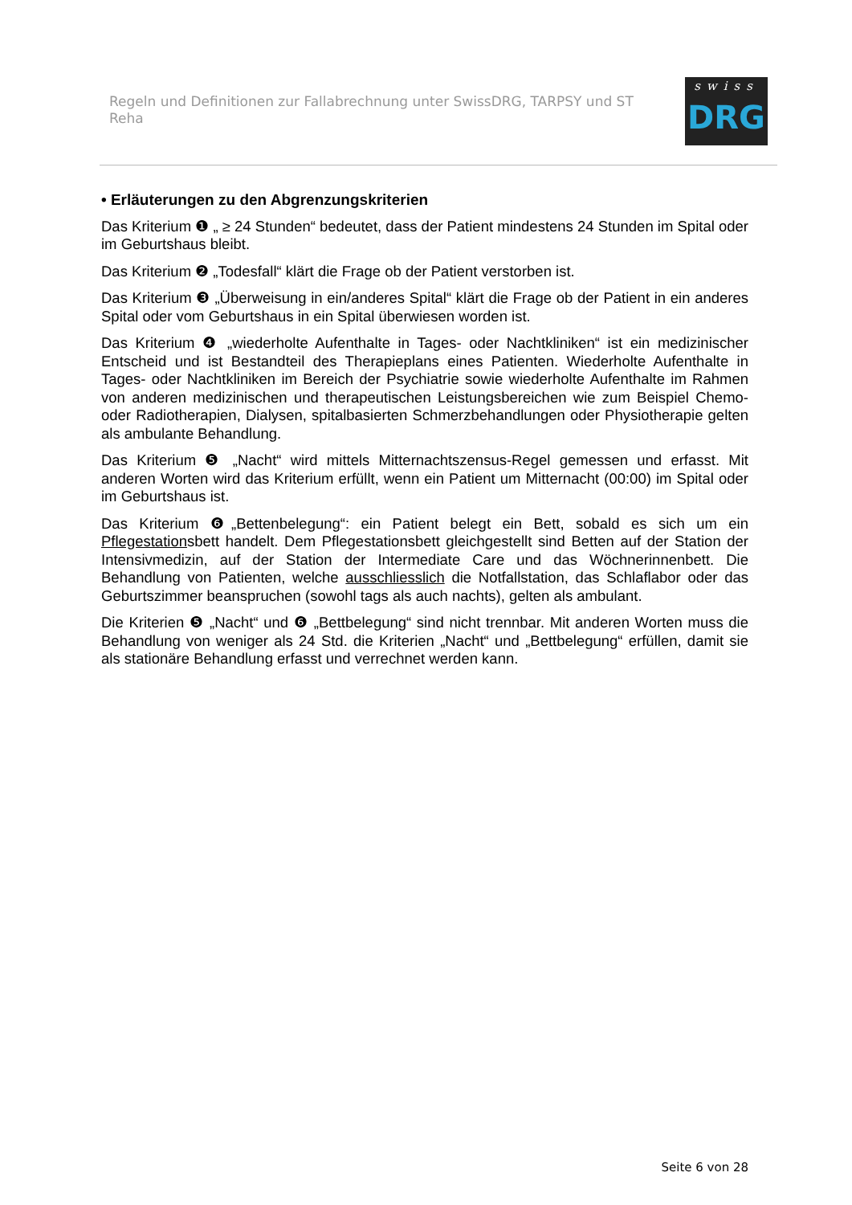Regeln und Definitionen zur Fallabrechnung unter SwissDRG, TARPSY und ST Reha
swiss
DRG
• Erläuterungen zu den Abgrenzungskriterien
Das Kriterium ❶ „ ≥ 24 Stunden“ bedeutet, dass der Patient mindestens 24 Stunden im Spital oder im Geburtshaus bleibt.
Das Kriterium ❷ „Todesfall“ klärt die Frage ob der Patient verstorben ist.
Das Kriterium ❸ „Überweisung in ein/anderes Spital“ klärt die Frage ob der Patient in ein anderes Spital oder vom Geburtshaus in ein Spital überwiesen worden ist.
Das Kriterium ❹ „wiederholte Aufenthalte in Tages- oder Nachtkliniken“ ist ein medizinischer Entscheid und ist Bestandteil des Therapieplans eines Patienten. Wiederholte Aufenthalte in Tages- oder Nachtkliniken im Bereich der Psychiatrie sowie wiederholte Aufenthalte im Rahmen von anderen medizinischen und therapeutischen Leistungsbereichen wie zum Beispiel Chemo- oder Radiotherapien, Dialysen, spitalbasierten Schmerzbehandlungen oder Physiotherapie gelten als ambulante Behandlung.
Das Kriterium ❺ „Nacht“ wird mittels Mitternachtszensus-Regel gemessen und erfasst. Mit anderen Worten wird das Kriterium erfüllt, wenn ein Patient um Mitternacht (00:00) im Spital oder im Geburtshaus ist.
Das Kriterium ❻„Bettenbelegung“: ein Patient belegt ein Bett, sobald es sich um ein Pflegestationsbett handelt. Dem Pflegestationsbett gleichgestellt sind Betten auf der Station der Intensivmedizin, auf der Station der Intermediate Care und das Wöchnerinnenbett. Die Behandlung von Patienten, welche ausschliesslich die Notfallstation, das Schlaflabor oder das Geburtszimmer beanspruchen (sowohl tags als auch nachts), gelten als ambulant.
Die Kriterien ❺ „Nacht“ und ❻ „Bettbelegung“ sind nicht trennbar. Mit anderen Worten muss die Behandlung von weniger als 24 Std. die Kriterien „Nacht“ und „Bettbelegung“ erfüllen, damit sie als stationäre Behandlung erfasst und verrechnet werden kann.
Seite 6 von 28